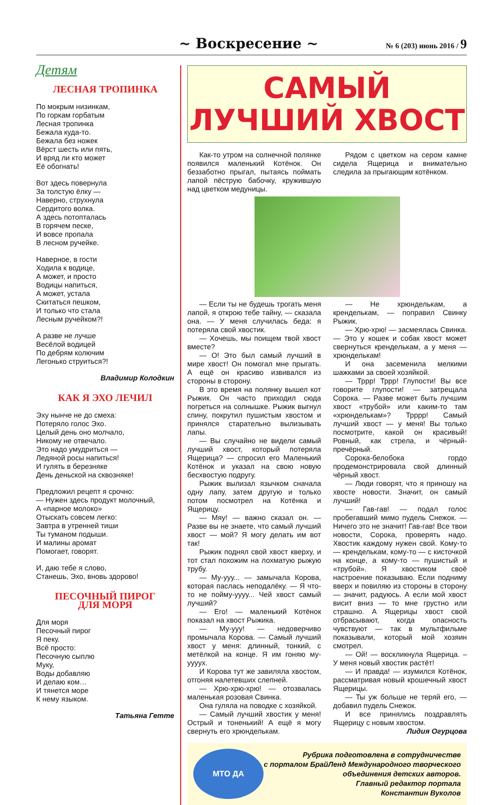~ Воскресение ~
№ 6 (203) июнь 2016 / 9
Детям
ЛЕСНАЯ ТРОПИНКА
По мокрым низинкам,
По горкам горбатым
Лесная тропинка
Бежала куда-то.
Бежала без ножек
Вёрст шесть или пять,
И вряд ли кто может
Её обогнать!
Вот здесь повернула
За толстую ёлку —
Наверно, струхнула
Сердитого волка.
А здесь потопталась
В горячем песке,
И вовсе пропала
В лесном ручейке.
Наверное, в гости
Ходила к водице,
А может, и просто
Водицы напиться,
А может, устала
Скитаться пешком,
И только что стала
Лесным ручейком?!
А разве не лучше
Весёлой водицей
По дебрям колючим
Легонько струиться?!
Владимир Колодкин
КАК Я ЭХО ЛЕЧИЛ
Эху нынче не до смеха:
Потеряло голос Эхо.
Целый день оно молчало,
Никому не отвечало.
Это надо умудриться —
Ледяной росы напиться!
И гулять в березняке
День деньской на сквозняке!
Предложил рецепт я срочно:
— Нужен здесь продукт молочный,
А «парное молоко»
Отыскать совсем легко:
Завтра в утренней тиши
Ты туманом подыши.
И малины аромат
Помогает, говорят.
И, даю тебе я слово,
Станешь, Эхо, вновь здорово!
ПЕСОЧНЫЙ ПИРОГ
ДЛЯ МОРЯ
Для моря
Песочный пирог
Я пеку.
Всё просто:
Песочную сыплю
Муку,
Воды добавляю
И делаю ком…
И тянется море
К нему языком.
Татьяна Гетте
САМЫЙ
ЛУЧШИЙ ХВОСТ
Как-то утром на солнечной полянке появился маленький Котёнок. Он беззаботно прыгал, пытаясь поймать лапой пёструю бабочку, кружившую над цветком медуницы.
Рядом с цветком на сером камне сидела Ящерица и внимательно следила за прыгающим котёнком.
— Если ты не будешь трогать меня лапой, я открою тебе тайну, — сказала она. — У меня случилась беда: я потеряла свой хвостик.
— Хочешь, мы поищем твой хвост вместе?
— О! Это был самый лучший в мире хвост! Он помогал мне прыгать. А ещё он красиво извивался из стороны в сторону.
В это время на полянку вышел кот Рыжик. Он часто приходил сюда погреться на солнышке. Рыжик выгнул спину, покрутил пушистым хвостом и принялся старательно вылизывать лапы.
— Вы случайно не видели самый лучший хвост, который потеряла Ящерица? — спросил его Маленький Котёнок и указал на свою новую бесхвостую подругу.
Рыжик вылизал язычком сначала одну лапу, затем другую и только потом посмотрел на Котёнка и Ящерицу.
— Мяу! — важно сказал он. — Разве вы не знаете, что самый лучший хвост — мой? Я могу делать им вот так!
Рыжик поднял свой хвост кверху, и тот стал похожим на лохматую рыжую трубу.
— Му-ууу... — замычала Корова, которая паслась неподалёку. — Я что-то не пойму-уууу... Чей хвост самый лучший?
— Его! — маленький Котёнок показал на хвост Рыжика.
— Му-ууу! — недоверчиво промычала Корова. — Самый лучший хвост у меня: длинный, тонкий, с метёлкой на конце. Я им гоняю му-уууух.
И Корова тут же завиляла хвостом, отгоняя налетевших слепней.
— Хрю-хрю-хрю! — отозвалась маленькая розовая Свинка.
Она гуляла на поводке с хозяйкой.
— Самый лучший хвостик у меня! Острый и тоненький! А ещё я могу свернуть его хрюнделькам.
— Не хрюнделькам, а кренделькам, — поправил Свинку Рыжик.
— Хрю-хрю! — засмеялась Свинка. — Это у кошек и собак хвост может свернуться кренделькам, а у меня — хрюнделькам!
И она засеменила мелкими шажками за своей хозяйкой.
— Тррр! Тррр! Глупости! Вы все говорите глупости! — затрещала Сорока. — Разве может быть лучшим хвост «трубой» или каким-то там «хрюнделькам»? Трррр! Самый лучший хвост — у меня! Вы только посмотрите, какой он красивый! Ровный, как стрела, и чёрный-пречёрный.
Сорока-белобока гордо продемонстрировала свой длинный чёрный хвост.
— Люди говорят, что я приношу на хвосте новости. Значит, он самый лучший!
— Гав-гав! — подал голос пробегавший мимо пудель Снежок. — Ничего это не значит! Гав-гав! Все твои новости, Сорока, проверять надо. Хвостик каждому нужен свой. Кому-то — кренделькам, кому-то — с кисточкой на конце, а кому-то — пушистый и «трубой». Я хвостиком своё настроение показываю. Если подниму вверх и повиляю из стороны в сторону — значит, радуюсь. А если мой хвост висит вниз — то мне грустно или страшно. А Ящерицы хвост свой отбрасывают, когда опасность чувствуют — так в мультфильме показывали, который мой хозяин смотрел.
— Ой! — воскликнула Ящерица. – У меня новый хвостик растёт!
— И правда! — изумился Котёнок, рассматривая новый крошечный хвост Ящерицы.
— Ты уж больше не теряй его, — добавил пудель Снежок.
И все принялись поздравлять Ящерицу с новым хвостом.
Лидия Огурцова
МТО ДА
Рубрика подготовлена в сотрудничестве
с порталом БрайЛенд Международного творческого объединения детских авторов.
Главный редактор портала
Константин Вуколов